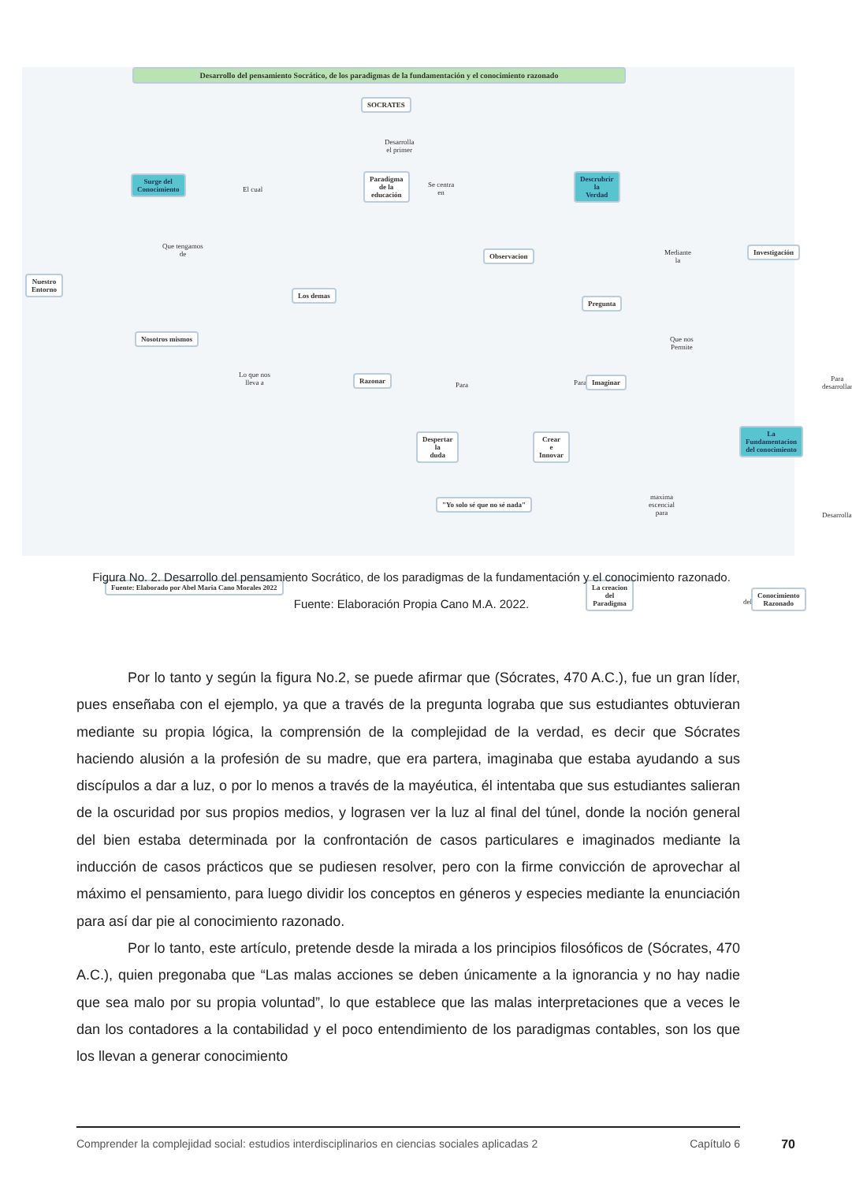Desarrollo del pensamiento Socrático, de los paradigmas de la fundamentación y el conocimiento razonado
SOCRATES
Desarrolla
el primer
Paradigma
de la
educación
Surge del
Conocimiento
El cual
Se centra
en
Descrubrir
la
Verdad
Que tengamos
de
Nuestro
Entorno
Los demas
Nosotros mismos
Observacion
Mediante
la
Investigación
Pregunta
Que nos
Permite
Lo que nos
lleva a
Razonar
Para Para Imaginar
Para
desarrollar
Despertar
la
duda
Crear
e
Innovar
La
Fundamentacion
del conocimiento
"Yo solo sé que no sé nada"
maxima
escencial
para
Desarrolla
Fuente: Elaborado por Abel Maria Cano Morales 2022
La creacion
del
Paradigma
del
Conocimiento
Razonado
Figura No. 2. Desarrollo del pensamiento Socrático, de los paradigmas de la fundamentación y el conocimiento razonado.
Fuente: Elaboración Propia Cano M.A. 2022.
Por lo tanto y según la figura No.2, se puede afirmar que (Sócrates, 470 A.C.), fue un gran líder, pues enseñaba con el ejemplo, ya que a través de la pregunta lograba que sus estudiantes obtuvieran mediante su propia lógica, la comprensión de la complejidad de la verdad, es decir que Sócrates haciendo alusión a la profesión de su madre, que era partera, imaginaba que estaba ayudando a sus discípulos a dar a luz, o por lo menos a través de la mayéutica, él intentaba que sus estudiantes salieran de la oscuridad por sus propios medios, y lograsen ver la luz al final del túnel, donde la noción general del bien estaba determinada por la confrontación de casos particulares e imaginados mediante la inducción de casos prácticos que se pudiesen resolver, pero con la firme convicción de aprovechar al máximo el pensamiento, para luego dividir los conceptos en géneros y especies mediante la enunciación para así dar pie al conocimiento razonado.
Por lo tanto, este artículo, pretende desde la mirada a los principios filosóficos de (Sócrates, 470 A.C.), quien pregonaba que “Las malas acciones se deben únicamente a la ignorancia y no hay nadie que sea malo por su propia voluntad”, lo que establece que las malas interpretaciones que a veces le dan los contadores a la contabilidad y el poco entendimiento de los paradigmas contables, son los que los llevan a generar conocimiento
Comprender la complejidad social: estudios interdisciplinarios en ciencias sociales aplicadas 2 Capítulo 6 70